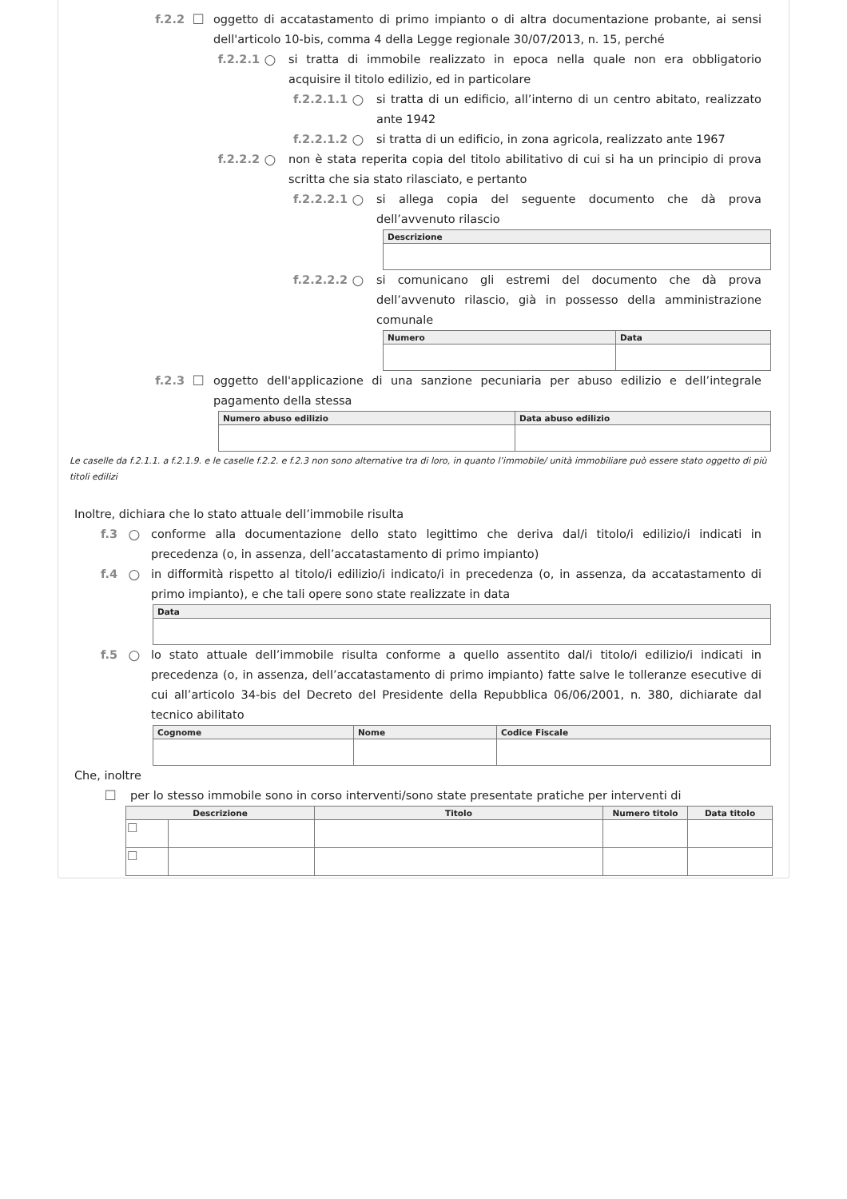f.2.2 ☐ oggetto di accatastamento di primo impianto o di altra documentazione probante, ai sensi dell'articolo 10-bis, comma 4 della Legge regionale 30/07/2013, n. 15, perché
f.2.2.1 ○ si tratta di immobile realizzato in epoca nella quale non era obbligatorio acquisire il titolo edilizio, ed in particolare
f.2.2.1.1 ○ si tratta di un edificio, all’interno di un centro abitato, realizzato ante 1942
f.2.2.1.2 ○ si tratta di un edificio, in zona agricola, realizzato ante 1967
f.2.2.2 ○ non è stata reperita copia del titolo abilitativo di cui si ha un principio di prova scritta che sia stato rilasciato, e pertanto
f.2.2.2.1 ○ si allega copia del seguente documento che dà prova dell’avvenuto rilascio
| Descrizione |
| --- |
f.2.2.2.2 ○ si comunicano gli estremi del documento che dà prova dell’avvenuto rilascio, già in possesso della amministrazione comunale
| Numero | Data |
| --- | --- |
f.2.3 ☐ oggetto dell'applicazione di una sanzione pecuniaria per abuso edilizio e dell’integrale pagamento della stessa
| Numero abuso edilizio | Data abuso edilizio |
| --- | --- |
Le caselle da f.2.1.1. a f.2.1.9. e le caselle f.2.2. e f.2.3 non sono alternative tra di loro, in quanto l’immobile/ unità immobiliare può essere stato oggetto di più titoli edilizi
Inoltre, dichiara che lo stato attuale dell’immobile risulta
f.3 ○ conforme alla documentazione dello stato legittimo che deriva dal/i titolo/i edilizio/i indicati in precedenza (o, in assenza, dell’accatastamento di primo impianto)
f.4 ○ in difformità rispetto al titolo/i edilizio/i indicato/i in precedenza (o, in assenza, da accatastamento di primo impianto), e che tali opere sono state realizzate in data
| Data |
| --- |
f.5 ○ lo stato attuale dell’immobile risulta conforme a quello assentito dal/i titolo/i edilizio/i indicati in precedenza (o, in assenza, dell’accatastamento di primo impianto) fatte salve le tolleranze esecutive di cui all’articolo 34-bis del Decreto del Presidente della Repubblica 06/06/2001, n. 380, dichiarate dal tecnico abilitato
| Cognome | Nome | Codice Fiscale |
| --- | --- | --- |
Che, inoltre
☐ per lo stesso immobile sono in corso interventi/sono state presentate pratiche per interventi di
| Descrizione | | Titolo | Numero titolo | Data titolo |
| --- | --- | --- | --- | --- |
| ☐ | | | | |
| ☐ | | | | |